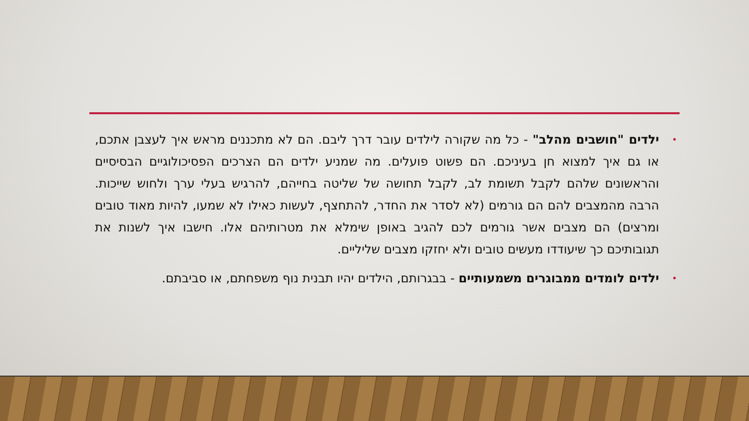• ילדים "חושבים מהלב" - כל מה שקורה לילדים עובר דרך ליבם. הם לא מתכננים מראש איך לעצבן אתכם, או גם איך למצוא חן בעיניכם. הם פשוט פועלים. מה שמניע ילדים הם הצרכים הפסיכולוגיים הבסיסיים והראשונים שלהם לקבל תשומת לב, לקבל תחושה של שליטה בחייהם, להרגיש בעלי ערך ולחוש שייכות. הרבה מהמצבים להם הם גורמים (לא לסדר את החדר, להתחצף, לעשות כאילו לא שמעו, להיות מאוד טובים ומרצים) הם מצבים אשר גורמים לכם להגיב באופן שימלא את מטרותיהם אלו. חישבו איך לשנות את תגובותיכם כך שיעודדו מעשים טובים ולא יחזקו מצבים שליליים.
• ילדים לומדים ממבוגרים משמעותיים - בבגרותם, הילדים יהיו תבנית נוף משפחתם, או סביבתם.